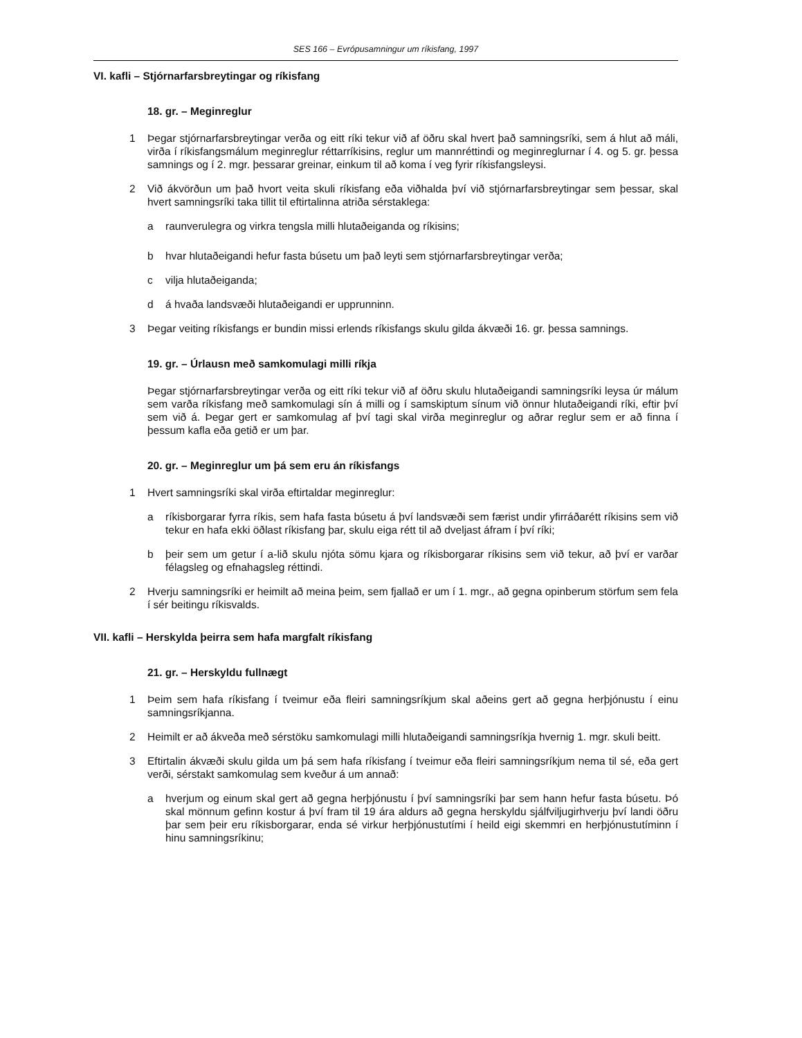SES 166 – Evrópusamningur um ríkisfang, 1997
VI. kafli – Stjórnarfarsbreytingar og ríkisfang
18. gr. – Meginreglur
1 Þegar stjórnarfarsbreytingar verða og eitt ríki tekur við af öðru skal hvert það samningsríki, sem á hlut að máli, virða í ríkisfangsmálum meginreglur réttarríkisins, reglur um mannréttindi og meginreglurnar í 4. og 5. gr. þessa samnings og í 2. mgr. þessarar greinar, einkum til að koma í veg fyrir ríkisfangsleysi.
2 Við ákvörðun um það hvort veita skuli ríkisfang eða viðhalda því við stjórnarfarsbreytingar sem þessar, skal hvert samningsríki taka tillit til eftirtalinna atriða sérstaklega:
a raunverulegra og virkra tengsla milli hlutaðeiganda og ríkisins;
b hvar hlutaðeigandi hefur fasta búsetu um það leyti sem stjórnarfarsbreytingar verða;
c vilja hlutaðeiganda;
d á hvaða landsvæði hlutaðeigandi er upprunninn.
3 Þegar veiting ríkisfangs er bundin missi erlends ríkisfangs skulu gilda ákvæði 16. gr. þessa samnings.
19. gr. – Úrlausn með samkomulagi milli ríkja
Þegar stjórnarfarsbreytingar verða og eitt ríki tekur við af öðru skulu hlutaðeigandi samningsríki leysa úr málum sem varða ríkisfang með samkomulagi sín á milli og í samskiptum sínum við önnur hlutaðeigandi ríki, eftir því sem við á. Þegar gert er samkomulag af því tagi skal virða meginreglur og aðrar reglur sem er að finna í þessum kafla eða getið er um þar.
20. gr. – Meginreglur um þá sem eru án ríkisfangs
1 Hvert samningsríki skal virða eftirtaldar meginreglur:
a ríkisborgarar fyrra ríkis, sem hafa fasta búsetu á því landsvæði sem færist undir yfirráðarétt ríkisins sem við tekur en hafa ekki öðlast ríkisfang þar, skulu eiga rétt til að dveljast áfram í því ríki;
b þeir sem um getur í a-lið skulu njóta sömu kjara og ríkisborgarar ríkisins sem við tekur, að því er varðar félagsleg og efnahagsleg réttindi.
2 Hverju samningsríki er heimilt að meina þeim, sem fjallað er um í 1. mgr., að gegna opinberum störfum sem fela í sér beitingu ríkisvalds.
VII. kafli – Herskylda þeirra sem hafa margfalt ríkisfang
21. gr. – Herskyldu fullnægt
1 Þeim sem hafa ríkisfang í tveimur eða fleiri samningsríkjum skal aðeins gert að gegna herþjónustu í einu samningsríkjanna.
2 Heimilt er að ákveða með sérstöku samkomulagi milli hlutaðeigandi samningsríkja hvernig 1. mgr. skuli beitt.
3 Eftirtalin ákvæði skulu gilda um þá sem hafa ríkisfang í tveimur eða fleiri samningsríkjum nema til sé, eða gert verði, sérstakt samkomulag sem kveður á um annað:
a hverjum og einum skal gert að gegna herþjónustu í því samningsríki þar sem hann hefur fasta búsetu. Þó skal mönnum gefinn kostur á því fram til 19 ára aldurs að gegna herskyldu sjálfviljugirhverju því landi öðru þar sem þeir eru ríkisborgarar, enda sé virkur herþjónustutími í heild eigi skemmri en herþjónustutíminn í hinu samningsríkinu;